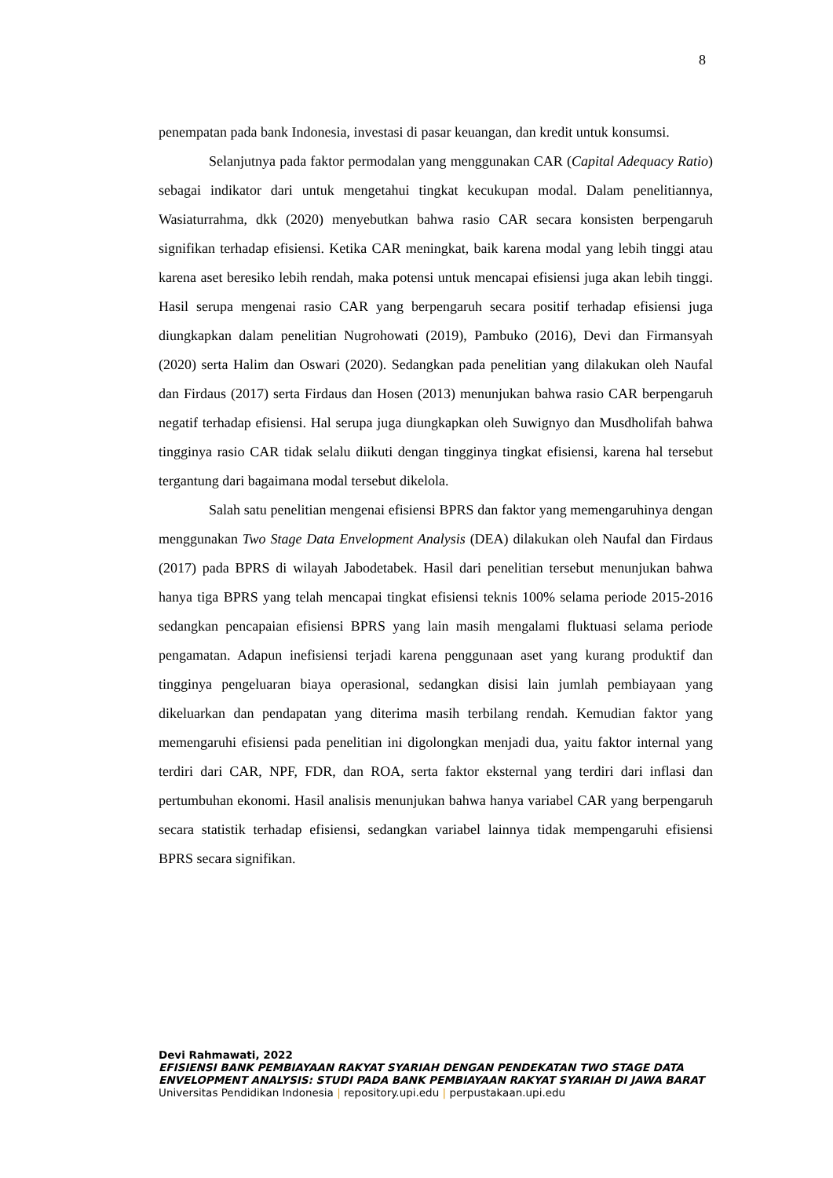8
penempatan pada bank Indonesia, investasi di pasar keuangan, dan kredit untuk konsumsi.
Selanjutnya pada faktor permodalan yang menggunakan CAR (Capital Adequacy Ratio) sebagai indikator dari untuk mengetahui tingkat kecukupan modal. Dalam penelitiannya, Wasiaturrahma, dkk (2020) menyebutkan bahwa rasio CAR secara konsisten berpengaruh signifikan terhadap efisiensi. Ketika CAR meningkat, baik karena modal yang lebih tinggi atau karena aset beresiko lebih rendah, maka potensi untuk mencapai efisiensi juga akan lebih tinggi. Hasil serupa mengenai rasio CAR yang berpengaruh secara positif terhadap efisiensi juga diungkapkan dalam penelitian Nugrohowati (2019), Pambuko (2016), Devi dan Firmansyah (2020) serta Halim dan Oswari (2020). Sedangkan pada penelitian yang dilakukan oleh Naufal dan Firdaus (2017) serta Firdaus dan Hosen (2013) menunjukan bahwa rasio CAR berpengaruh negatif terhadap efisiensi. Hal serupa juga diungkapkan oleh Suwignyo dan Musdholifah bahwa tingginya rasio CAR tidak selalu diikuti dengan tingginya tingkat efisiensi, karena hal tersebut tergantung dari bagaimana modal tersebut dikelola.
Salah satu penelitian mengenai efisiensi BPRS dan faktor yang memengaruhinya dengan menggunakan Two Stage Data Envelopment Analysis (DEA) dilakukan oleh Naufal dan Firdaus (2017) pada BPRS di wilayah Jabodetabek. Hasil dari penelitian tersebut menunjukan bahwa hanya tiga BPRS yang telah mencapai tingkat efisiensi teknis 100% selama periode 2015-2016 sedangkan pencapaian efisiensi BPRS yang lain masih mengalami fluktuasi selama periode pengamatan. Adapun inefisiensi terjadi karena penggunaan aset yang kurang produktif dan tingginya pengeluaran biaya operasional, sedangkan disisi lain jumlah pembiayaan yang dikeluarkan dan pendapatan yang diterima masih terbilang rendah. Kemudian faktor yang memengaruhi efisiensi pada penelitian ini digolongkan menjadi dua, yaitu faktor internal yang terdiri dari CAR, NPF, FDR, dan ROA, serta faktor eksternal yang terdiri dari inflasi dan pertumbuhan ekonomi. Hasil analisis menunjukan bahwa hanya variabel CAR yang berpengaruh secara statistik terhadap efisiensi, sedangkan variabel lainnya tidak mempengaruhi efisiensi BPRS secara signifikan.
Devi Rahmawati, 2022
EFISIENSI BANK PEMBIAYAAN RAKYAT SYARIAH DENGAN PENDEKATAN TWO STAGE DATA
ENVELOPMENT ANALYSIS: STUDI PADA BANK PEMBIAYAAN RAKYAT SYARIAH DI JAWA BARAT
Universitas Pendidikan Indonesia | repository.upi.edu | perpustakaan.upi.edu